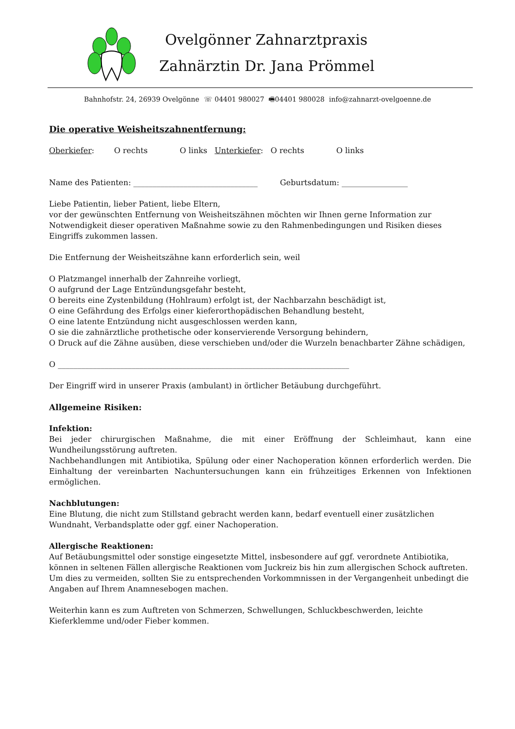Ovelgönner Zahnarztpraxis
Zahnärztin Dr. Jana Prömmel
Bahnhofstr. 24, 26939 Ovelgönne ☏ 04401 980027 🖷04401 980028 info@zahnarzt-ovelgoenne.de
Die operative Weisheitszahnentfernung:
Oberkiefer: O rechts O links Unterkiefer: O rechts O links
Name des Patienten: ________________________________ Geburtsdatum: _________________
Liebe Patientin, lieber Patient, liebe Eltern,
vor der gewünschten Entfernung von Weisheitszähnen möchten wir Ihnen gerne Information zur Notwendigkeit dieser operativen Maßnahme sowie zu den Rahmenbedingungen und Risiken dieses Eingriffs zukommen lassen.
Die Entfernung der Weisheitszähne kann erforderlich sein, weil
O Platzmangel innerhalb der Zahnreihe vorliegt,
O aufgrund der Lage Entzündungsgefahr besteht,
O bereits eine Zystenbildung (Hohlraum) erfolgt ist, der Nachbarzahn beschädigt ist,
O eine Gefährdung des Erfolgs einer kieferorthopädischen Behandlung besteht,
O eine latente Entzündung nicht ausgeschlossen werden kann,
O sie die zahnärztliche prothetische oder konservierende Versorgung behindern,
O Druck auf die Zähne ausüben, diese verschieben und/oder die Wurzeln benachbarter Zähne schädigen,
O ___________________________________________________________________________
Der Eingriff wird in unserer Praxis (ambulant) in örtlicher Betäubung durchgeführt.
Allgemeine Risiken:
Infektion:
Bei jeder chirurgischen Maßnahme, die mit einer Eröffnung der Schleimhaut, kann eine Wundheilungsstörung auftreten.
Nachbehandlungen mit Antibiotika, Spülung oder einer Nachoperation können erforderlich werden. Die Einhaltung der vereinbarten Nachuntersuchungen kann ein frühzeitiges Erkennen von Infektionen ermöglichen.
Nachblutungen:
Eine Blutung, die nicht zum Stillstand gebracht werden kann, bedarf eventuell einer zusätzlichen Wundnaht, Verbandsplatte oder ggf. einer Nachoperation.
Allergische Reaktionen:
Auf Betäubungsmittel oder sonstige eingesetzte Mittel, insbesondere auf ggf. verordnete Antibiotika, können in seltenen Fällen allergische Reaktionen vom Juckreiz bis hin zum allergischen Schock auftreten. Um dies zu vermeiden, sollten Sie zu entsprechenden Vorkommnissen in der Vergangenheit unbedingt die Angaben auf Ihrem Anamnesebogen machen.
Weiterhin kann es zum Auftreten von Schmerzen, Schwellungen, Schluckbeschwerden, leichte Kieferklemme und/oder Fieber kommen.